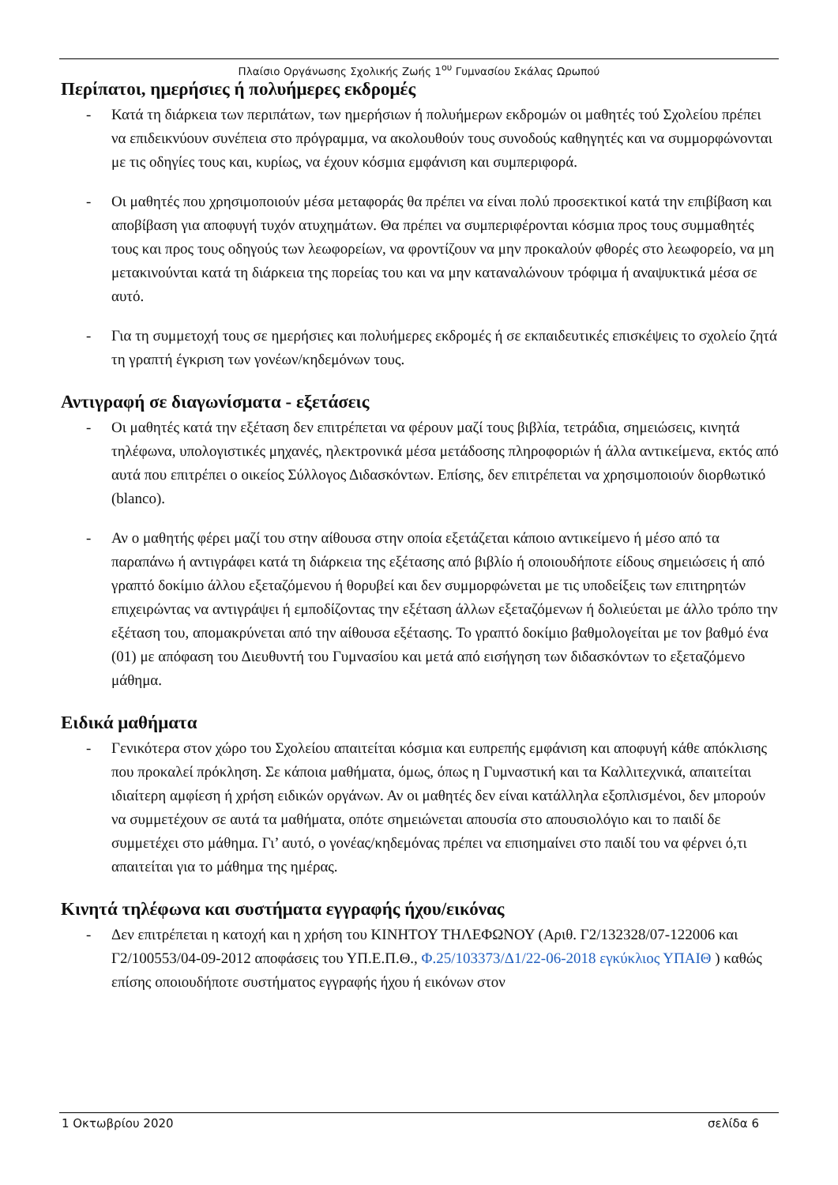Πλαίσιο Οργάνωσης Σχολικής Ζωής 1<sup>ου</sup> Γυμνασίου Σκάλας Ωρωπού
Περίπατοι, ημερήσιες ή πολυήμερες εκδρομές
- Κατά τη διάρκεια των περιπάτων, των ημερήσιων ή πολυήμερων εκδρομών οι μαθητές τού Σχολείου πρέπει να επιδεικνύουν συνέπεια στο πρόγραμμα, να ακολουθούν τους συνοδούς καθηγητές και να συμμορφώνονται με τις οδηγίες τους και, κυρίως, να έχουν κόσμια εμφάνιση και συμπεριφορά.
- Οι μαθητές που χρησιμοποιούν μέσα μεταφοράς θα πρέπει να είναι πολύ προσεκτικοί κατά την επιβίβαση και αποβίβαση για αποφυγή τυχόν ατυχημάτων. Θα πρέπει να συμπεριφέρονται κόσμια προς τους συμμαθητές τους και προς τους οδηγούς των λεωφορείων, να φροντίζουν να μην προκαλούν φθορές στο λεωφορείο, να μη μετακινούνται κατά τη διάρκεια της πορείας του και να μην καταναλώνουν τρόφιμα ή αναψυκτικά μέσα σε αυτό.
- Για τη συμμετοχή τους σε ημερήσιες και πολυήμερες εκδρομές ή σε εκπαιδευτικές επισκέψεις το σχολείο ζητά τη γραπτή έγκριση των γονέων/κηδεμόνων τους.
Αντιγραφή σε διαγωνίσματα - εξετάσεις
- Οι μαθητές κατά την εξέταση δεν επιτρέπεται να φέρουν μαζί τους βιβλία, τετράδια, σημειώσεις, κινητά τηλέφωνα, υπολογιστικές μηχανές, ηλεκτρονικά μέσα μετάδοσης πληροφοριών ή άλλα αντικείμενα, εκτός από αυτά που επιτρέπει ο οικείος Σύλλογος Διδασκόντων. Επίσης, δεν επιτρέπεται να χρησιμοποιούν διορθωτικό (blanco).
- Αν ο μαθητής φέρει μαζί του στην αίθουσα στην οποία εξετάζεται κάποιο αντικείμενο ή μέσο από τα παραπάνω ή αντιγράφει κατά τη διάρκεια της εξέτασης από βιβλίο ή οποιουδήποτε είδους σημειώσεις ή από γραπτό δοκίμιο άλλου εξεταζόμενου ή θορυβεί και δεν συμμορφώνεται με τις υποδείξεις των επιτηρητών επιχειρώντας να αντιγράψει ή εμποδίζοντας την εξέταση άλλων εξεταζόμενων ή δολιεύεται με άλλο τρόπο την εξέταση του, απομακρύνεται από την αίθουσα εξέτασης. Το γραπτό δοκίμιο βαθμολογείται με τον βαθμό ένα (01) με απόφαση του Διευθυντή του Γυμνασίου και μετά από εισήγηση των διδασκόντων το εξεταζόμενο μάθημα.
Ειδικά μαθήματα
- Γενικότερα στον χώρο του Σχολείου απαιτείται κόσμια και ευπρεπής εμφάνιση και αποφυγή κάθε απόκλισης που προκαλεί πρόκληση. Σε κάποια μαθήματα, όμως, όπως η Γυμναστική και τα Καλλιτεχνικά, απαιτείται ιδιαίτερη αμφίεση ή χρήση ειδικών οργάνων. Αν οι μαθητές δεν είναι κατάλληλα εξοπλισμένοι, δεν μπορούν να συμμετέχουν σε αυτά τα μαθήματα, οπότε σημειώνεται απουσία στο απουσιολόγιο και το παιδί δε συμμετέχει στο μάθημα. Γι’ αυτό, ο γονέας/κηδεμόνας πρέπει να επισημαίνει στο παιδί του να φέρνει ό,τι απαιτείται για το μάθημα της ημέρας.
Κινητά τηλέφωνα και συστήματα εγγραφής ήχου/εικόνας
- Δεν επιτρέπεται η κατοχή και η χρήση του ΚΙΝΗΤΟΥ ΤΗΛΕΦΩΝΟΥ (Αριθ. Γ2/132328/07-122006 και Γ2/100553/04-09-2012 αποφάσεις του ΥΠ.Ε.Π.Θ., Φ.25/103373/Δ1/22-06-2018 εγκύκλιος ΥΠΑΙΘ ) καθώς επίσης οποιουδήποτε συστήματος εγγραφής ήχου ή εικόνων στον
1 Οκτωβρίου 2020 σελίδα 6